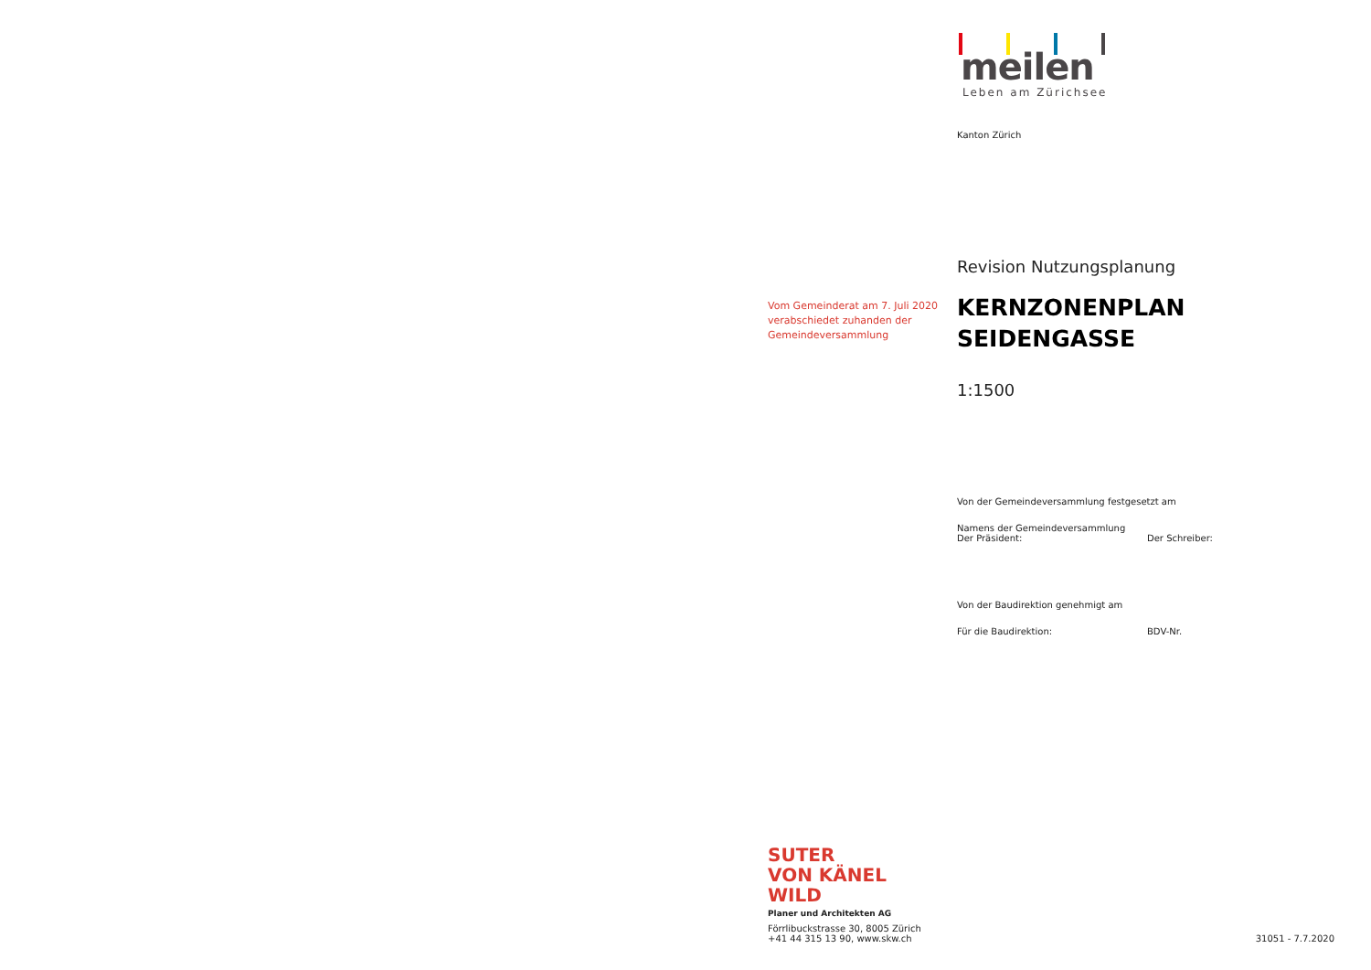Vom Gemeinderat am 7. Juli 2020 verabschiedet zuhanden der Gemeindeversammlung
meilen
Leben am Zürichsee
Kanton Zürich
Revision Nutzungsplanung
KERNZONENPLAN
SEIDENGASSE
1:1500
Von der Gemeindeversammlung festgesetzt am
Namens der Gemeindeversammlung
Der Präsident: Der Schreiber:
Von der Baudirektion genehmigt am
Für die Baudirektion: BDV-Nr.
SUTER
VON KÄNEL
WILD
Planer und Architekten AG
Förrlibuckstrasse 30, 8005 Zürich
+41 44 315 13 90, www.skw.ch 31051 - 7.7.2020